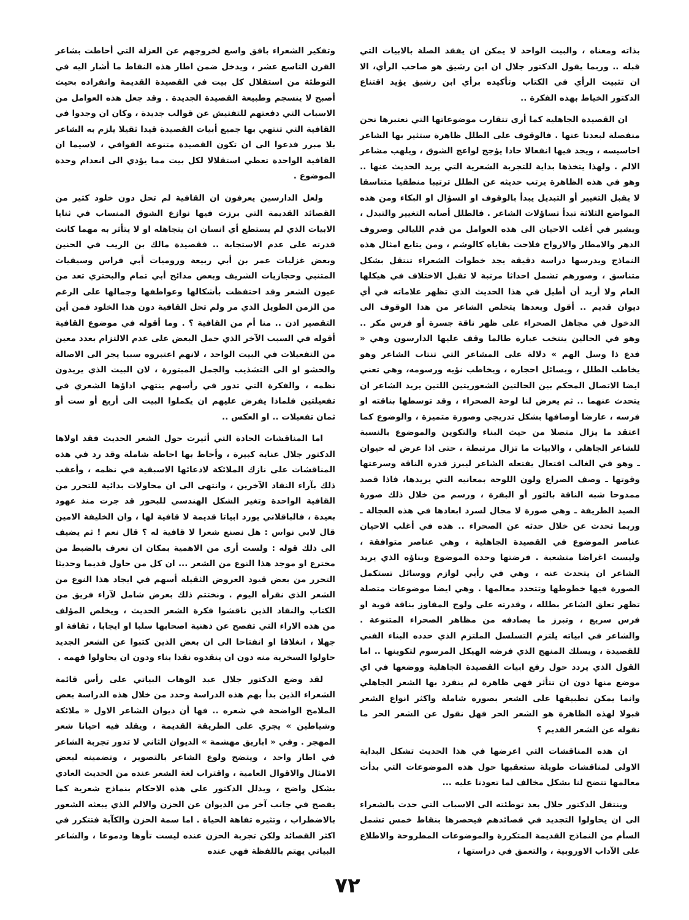بذاته ومعناه ، والبيت الواحد لا يمكن ان يفقد الصلة بالابيات التي قبله .. وربما يقول الدكتور جلال ان ابن رشيق هو صاحب الرأي، الا ان تثبيت الرأي في الكتاب وتأكيده برأي ابن رشيق يؤيد اقتناع الدكتور الخياط بهذه الفكرة ..
ان القصيدة الجاهلية كما أرى تتقارب موضوعاتها التي نعتبرها نحن منفصلة لبعدنا عنها . فالوقوف على الطلل ظاهرة ستثير بها الشاعر احاسيسه ، ويجد فيها انفعالا حادا يؤجج لواعج الشوق ، ويلهب مشاعر الالم . ولهذا يتخذها بداية للتجربة الشعرية التي يريد الحديث عنها .. وهو في هذه الظاهرة يرتب حديثه عن الطلل ترتيبا منطقيا متناسقا لا يقبل التغيير أو التبديل يبدأ بالوقوف او السؤال او البكاء ومن هذه المواضع الثلاثة تبدأ تساؤلات الشاعر . فالطلل أصابه التغيير والتبدل ، ويشير في أغلب الاحيان الى هذه العوامل من قدم الليالي وصروف الدهر والامطار والارواح فلاحت بقاياه كالوشم ، ومن يتابع امثال هذه النماذج ويدرسها دراسة دقيقة يجد خطوات الشعراء تنتقل بشكل متناسق ، وصورهم تشمل احداثا مرتبة لا تقبل الاختلاف في هيكلها العام ولا أريد أن أطيل في هذا الحديث الذي تظهر علاماته في أي ديوان قديم .. أقول وبعدها يتخلص الشاعر من هذا الوقوف الى الدخول في مجاهل الصحراء على ظهر ناقة جسرة أو فرس مكر .. وهو في الحالين ينتخب عبارة طالما وقف عليها الدارسون وهي « فدع ذا وسل الهم » دلالة على المشاعر التي تنتاب الشاعر وهو يخاطب الطلل ، ويسائل احجاره ، ويخاطب نؤيه ورسومه، وهي تعني ايضا الاتصال المحكم بين الحالتين الشعوريتين اللتين يريد الشاعر ان يتحدث عنهما .. ثم يعرض لنا لوحة الصحراء ، وقد توسطها بناقته او فرسه ، عارضا أوصافها بشكل تدريجي وصورة متميزة ، والوضوع كما اعتقد ما يزال متصلا من حيث البناء والتكوين والموضوع بالنسبة للشاعر الجاهلي ، والابيات ما تزال مرتبطة ، حتى اذا عرض له حيوان ـ وهو في الغالب افتعال يفتعله الشاعر ليبرز قدرة الناقة وسرعتها وقوتها ـ وصف الصراع ولون اللوحة بمعانيه التي يريدها، فاذا قصد ممدوحا شبه الناقة بالثور أو البقرة ، ورسم من خلال ذلك صورة الصيد الطريفة ـ وهي صورة لا مجال لسرد ابعادها في هذه العجالة ـ وربما تحدث عن خلال حدثه عن الصحراء .. هذه في أغلب الاحيان عناصر الموضوع في القصيدة الجاهلية ، وهي عناصر متوافقة ، وليست اغراضا متشعبة . فرضتها وحدة الموضوع وبناؤه الذي يريد الشاعر ان يتحدث عنه ، وهي في رأيي لوازم ووسائل تستكمل الصورة فيها خطوطها وتتحدد معالمها . وهي ايضا موضوعات متصلة تظهر تعلق الشاعر بطلله ، وقدرته على ولوج المفاوز بناقة قوية او فرس سريع ، وتبرز ما يصادفه من مظاهر الصحراء المتنوعة . والشاعر في ابياته يلتزم التسلسل الملتزم الذي حدده البناء الفني للقصيدة ، ويسلك المنهج الذي فرضه الهيكل المرسوم لتكوينها .. اما القول الذي يردد حول رفع ابيات القصيدة الجاهلية ووضعها في اي موضع منها دون ان تتأثر فهي ظاهرة لم ينفرد بها الشعر الجاهلي وانما يمكن تطبيقها على الشعر بصورة شاملة واكثر انواع الشعر قبولا لهذه الظاهرة هو الشعر الحر فهل نقول عن الشعر الحر ما نقوله عن الشعر القديم ؟
ان هذه المناقشات التي اعرضها في هذا الحديث تشكل البداية الاولى لمناقشات طويلة ستعقبها حول هذه الموضوعات التي بدأت معالمها تتضح لنا بشكل مخالف لما تعودنا عليه ...
وينتقل الدكتور جلال بعد توطئته الى الاسباب التي حدت بالشعراء الى ان يحاولوا التجديد في قصائدهم فيحصرها بنقاط خمس تشمل السأم من النماذج القديمة المتكررة والموضوعات المطروحة والاطلاع على الآداب الاوروبية ، والتعمق في دراستها ،
وتفكير الشعراء بافق واسع لخروجهم عن العزلة التي أحاطت بشاعر القرن التاسع عشر ، ويدخل ضمن اطار هذه النقاط ما أشار اليه في التوطئة من استقلال كل بيت في القصيدة القديمة وانفراده بحيث أصبح لا ينسجم وطبيعة القصيدة الجديدة . وقد جعل هذه العوامل من الاسباب التي دفعتهم للتفتيش عن قوالب جديدة ، وكان ان وجدوا في القافية التي تنتهي بها جميع أبيات القصيدة قيدا ثقيلا يلزم به الشاعر بلا مبرر فدعوا الى ان تكون القصيدة متنوعة القوافي ، لاسيما ان القافية الواحدة تعطي استقلالا لكل بيت مما يؤدي الى انعدام وحدة الموضوع .
ولعل الدارسين يعرفون ان القافية لم تحل دون خلود كثير من القصائد القديمة التي برزت فيها نوازع الشوق المنساب في ثنايا الابيات الذي لم يستطع أي انسان ان يتجاهله او لا يتأثر به مهما كانت قدرته على عدم الاستجابة .. فقصيدة مالك بن الريب في الحنين وبعض غزليات عمر بن أبي ربيعة وروميات أبي فراس وسيفيات المتنبي وحجازيات الشريف وبعض مدائح أبي تمام والبحتري تعد من عيون الشعر وقد احتفظت بأشكالها وعواطفها وجمالها على الرغم من الزمن الطويل الذي مر ولم تحل القافية دون هذا الخلود فمن أين التقصير اذن .. منا أم من القافية ؟ . وما أقوله في موضوع القافية أقوله في السبب الآخر الذي حمل البعض على عدم الالتزام بعدد معين من التفعيلات في البيت الواحد ، لانهم اعتبروه سببا يجر الى الاصالة والحشو او الى التشذيب والجمل المبتورة ، لان البيت الذي يريدون نظمه ، والفكرة التي تدور في رأسهم ينتهي اداؤها الشعري في تفعيلتين فلماذا يفرض عليهم ان يكملوا البيت الى أربع أو ست أو ثمان تفعيلات .. او العكس ..
اما المناقشات الحادة التي أثيرت حول الشعر الحديث فقد اولاها الدكتور جلال عناية كبيرة ، وأحاط بها احاطة شاملة وقد رد في هذه المناقشات على نازك الملائكة لادعائها الاسبقية في نظمه ، وأعقب ذلك بآراء النقاد الآخرين ، وانتهى الى ان محاولات بدائية للتحرر من القافية الواحدة وتغير الشكل الهندسي للبحور قد جرت منذ عهود بعيدة ، فالباقلاني يورد ابياتا قديمة لا قافية لها ، وان الخليفة الامين قال لابي نواس : هل نصنع شعرا لا قافية له ؟ قال نعم ! ثم يضيف الى ذلك قوله : ولست أرى من الاهمية بمكان ان نعرف بالضبط من مخترع او موجد هذا النوع من الشعر ... ان كل من حاول قديما وحديثا التحرر من بعض قيود العروض الثقيلة أسهم في ايجاد هذا النوع من الشعر الذي نقرأه اليوم . ونختتم ذلك بعرض شامل لآراء فريق من الكتاب والنقاد الذين ناقشوا فكرة الشعر الحديث ، ويخلص المؤلف من هذه الاراء التي تفصح عن ذهنية اصحابها سلبا او ايجابا ، ثقافة او جهلا ، انغلاقا او انفتاحا الى ان بعض الذين كتبوا عن الشعر الجديد حاولوا السخرية منه دون ان ينقدوه نقدا بناء ودون ان يحاولوا فهمه .
لقد وضع الدكتور جلال عبد الوهاب البياتي على رأس قائمة الشعراء الذين بدأ بهم هذه الدراسة وحدد من خلال هذه الدراسة بعض الملامح الواضحة في شعره .. فها أن ديوان الشاعر الاول « ملائكة وشياطين » يجري على الطريقة القديمة ، ويقلد فيه احيانا شعر المهجر . وفي « اباريق مهشمة » الديوان الثاني لا تدور تجربة الشاعر في اطار واحد ، ويتضح ولوع الشاعر بالتصوير ، وتضمينه لبعض الامثال والاقوال العامية ، واقتراب لغة الشعر عنده من الحديث العادي بشكل واضح ، ويدلل الدكتور على هذه الاحكام بنماذج شعرية كما يفصح في جانب آخر من الديوان عن الحزن والالم الذي يبعثه الشعور بالاضطراب ، وتثيره تفاهة الحياة . اما سمة الحزن والكآبة فتتكرر في اكثر القصائد ولكن تجربة الحزن عنده ليست تأوها ودموعا ، والشاعر البياتي يهتم باللفظة فهي عنده
٧٢